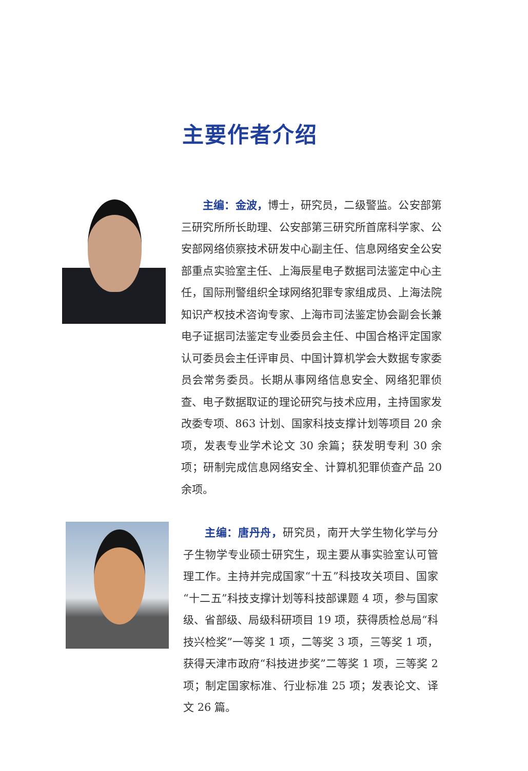主要作者介绍
主编：金波，博士，研究员，二级警监。公安部第三研究所所长助理、公安部第三研究所首席科学家、公安部网络侦察技术研发中心副主任、信息网络安全公安部重点实验室主任、上海辰星电子数据司法鉴定中心主任，国际刑警组织全球网络犯罪专家组成员、上海法院知识产权技术咨询专家、上海市司法鉴定协会副会长兼电子证据司法鉴定专业委员会主任、中国合格评定国家认可委员会主任评审员、中国计算机学会大数据专家委员会常务委员。长期从事网络信息安全、网络犯罪侦查、电子数据取证的理论研究与技术应用，主持国家发改委专项、863 计划、国家科技支撑计划等项目 20 余项，发表专业学术论文 30 余篇；获发明专利 30 余项；研制完成信息网络安全、计算机犯罪侦查产品 20 余项。
主编：唐丹舟，研究员，南开大学生物化学与分子生物学专业硕士研究生，现主要从事实验室认可管理工作。主持并完成国家“十五”科技攻关项目、国家“十二五”科技支撑计划等科技部课题 4 项，参与国家级、省部级、局级科研项目 19 项，获得质检总局“科技兴检奖”一等奖 1 项，二等奖 3 项，三等奖 1 项，获得天津市政府“科技进步奖”二等奖 1 项，三等奖 2 项；制定国家标准、行业标准 25 项；发表论文、译文 26 篇。